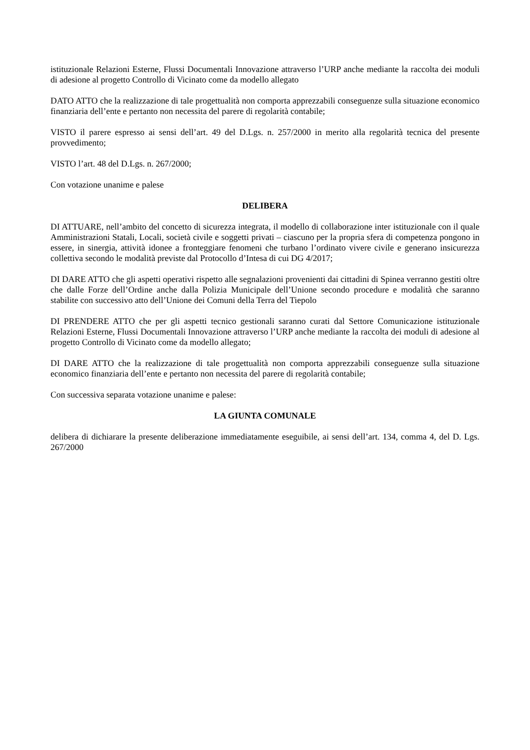istituzionale Relazioni Esterne, Flussi Documentali Innovazione attraverso l’URP anche mediante la raccolta dei moduli di adesione al progetto Controllo di Vicinato come da modello allegato
DATO ATTO che la realizzazione di tale progettualità non comporta apprezzabili conseguenze sulla situazione economico finanziaria dell’ente e pertanto non necessita del parere di regolarità contabile;
VISTO il parere espresso ai sensi dell’art. 49 del D.Lgs. n. 257/2000 in merito alla regolarità tecnica del presente provvedimento;
VISTO l’art. 48 del D.Lgs. n. 267/2000;
Con votazione unanime e palese
DELIBERA
DI ATTUARE, nell’ambito del concetto di sicurezza integrata, il modello di collaborazione inter istituzionale con il quale Amministrazioni Statali, Locali, società civile e soggetti privati – ciascuno per la propria sfera di competenza pongono in essere, in sinergia, attività idonee a fronteggiare fenomeni che turbano l’ordinato vivere civile e generano insicurezza collettiva secondo le modalità previste dal Protocollo d’Intesa di cui DG 4/2017;
DI DARE ATTO che gli aspetti operativi rispetto alle segnalazioni provenienti dai cittadini di Spinea verranno gestiti oltre che dalle Forze dell’Ordine anche dalla Polizia Municipale dell’Unione secondo procedure e modalità che saranno stabilite con successivo atto dell’Unione dei Comuni della Terra del Tiepolo
DI PRENDERE ATTO che per gli aspetti tecnico gestionali saranno curati dal Settore Comunicazione istituzionale Relazioni Esterne, Flussi Documentali Innovazione attraverso l’URP anche mediante la raccolta dei moduli di adesione al progetto Controllo di Vicinato come da modello allegato;
DI DARE ATTO che la realizzazione di tale progettualità non comporta apprezzabili conseguenze sulla situazione economico finanziaria dell’ente e pertanto non necessita del parere di regolarità contabile;
Con successiva separata votazione unanime e palese:
LA GIUNTA COMUNALE
delibera di dichiarare la presente deliberazione immediatamente eseguibile, ai sensi dell’art. 134, comma 4, del D. Lgs. 267/2000